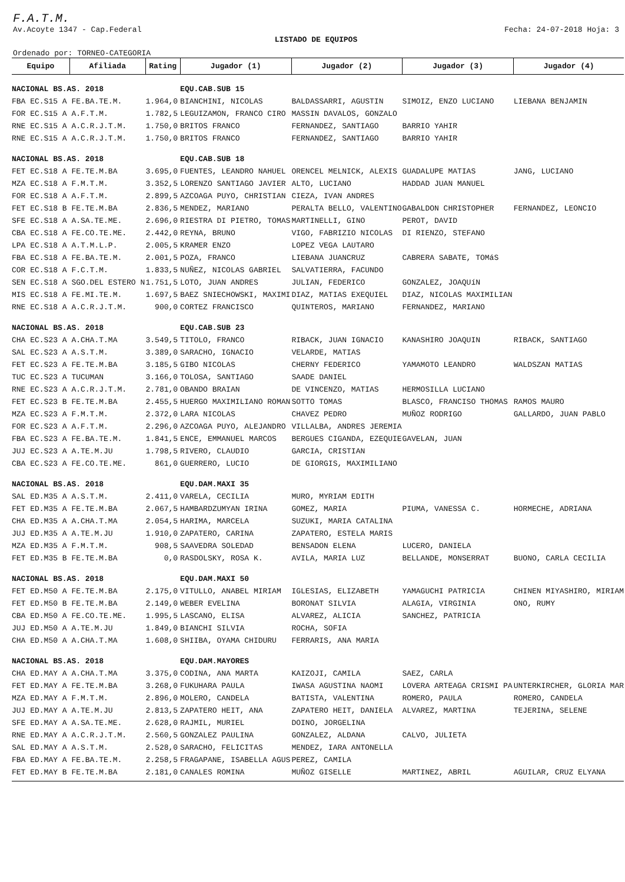F.A.T.M.
Av.Acoyte 1347 - Cap.Federal Fecha: 24-07-2018 Hoja: 3
LISTADO DE EQUIPOS
Ordenado por: TORNEO-CATEGORIA
| Equipo | Afiliada | Rating | Jugador (1) | Jugador (2) | Jugador (3) | Jugador (4) |
| --- | --- | --- | --- | --- | --- | --- |
| NACIONAL BS.AS. 2018 | | | EQU.CAB.SUB 15 | | | |
| FBA EC.S15 A FE.BA.TE.M. | | 1.964,0 | BIANCHINI, NICOLAS | BALDASSARRI, AGUSTIN | SIMOIZ, ENZO LUCIANO | LIEBANA BENJAMIN |
| FOR EC.S15 A A.F.T.M. | | 1.782,5 | LEGUIZAMON, FRANCO CIRO | MASSIN DAVALOS, GONZALO | | |
| RNE EC.S15 A A.C.R.J.T.M. | | 1.750,0 | BRITOS FRANCO | FERNANDEZ, SANTIAGO | BARRIO YAHIR | |
| RNE EC.S15 A A.C.R.J.T.M. | | 1.750,0 | BRITOS FRANCO | FERNANDEZ, SANTIAGO | BARRIO YAHIR | |
| NACIONAL BS.AS. 2018 | | | EQU.CAB.SUB 18 | | | |
| FET EC.S18 A FE.TE.M.BA | | 3.695,0 | FUENTES, LEANDRO NAHUEL | ORENCEL MELNICK, ALEXIS | GUADALUPE MATIAS | JANG, LUCIANO |
| MZA EC.S18 A F.M.T.M. | | 3.352,5 | LORENZO SANTIAGO JAVIER | ALTO, LUCIANO | HADDAD JUAN MANUEL | |
| FOR EC.S18 A A.F.T.M. | | 2.899,5 | AZCOAGA PUYO, CHRISTIAN | CIEZA, IVAN ANDRES | | |
| FET EC.S18 B FE.TE.M.BA | | 2.836,5 | MENDEZ, MARIANO | PERALTA BELLO, VALENTINO | GABALDON CHRISTOPHER | FERNANDEZ, LEONCIO |
| SFE EC.S18 A A.SA.TE.ME. | | 2.696,0 | RIESTRA DI PIETRO, TOMAS | MARTINELLI, GINO | PEROT, DAVID | |
| CBA EC.S18 A FE.CO.TE.ME. | | 2.442,0 | REYNA, BRUNO | VIGO, FABRIZIO NICOLAS | DI RIENZO, STEFANO | |
| LPA EC.S18 A A.T.M.L.P. | | 2.005,5 | KRAMER ENZO | LOPEZ VEGA LAUTARO | | |
| FBA EC.S18 A FE.BA.TE.M. | | 2.001,5 | POZA, FRANCO | LIEBANA JUANCRUZ | CABRERA SABATE, TOMáS | |
| COR EC.S18 A F.C.T.M. | | 1.833,5 | NUÑEZ, NICOLAS GABRIEL | SALVATIERRA, FACUNDO | | |
| SEN EC.S18 A SGO.DEL ESTERO N | | 1.751,5 | LOTO, JUAN ANDRES | JULIAN, FEDERICO | GONZALEZ, JOAQUíN | |
| MIS EC.S18 A FE.MI.TE.M. | | 1.697,5 | BAEZ SNIECHOWSKI, MAXIMI | DIAZ, MATIAS EXEQUIEL | DIAZ, NICOLAS MAXIMILIAN | |
| RNE EC.S18 A A.C.R.J.T.M. | | 900,0 | CORTEZ FRANCISCO | QUINTEROS, MARIANO | FERNANDEZ, MARIANO | |
| NACIONAL BS.AS. 2018 | | | EQU.CAB.SUB 23 | | | |
| CHA EC.S23 A A.CHA.T.MA | | 3.549,5 | TITOLO, FRANCO | RIBACK, JUAN IGNACIO | KANASHIRO JOAQUIN | RIBACK, SANTIAGO |
| SAL EC.S23 A A.S.T.M. | | 3.389,0 | SARACHO, IGNACIO | VELARDE, MATIAS | | |
| FET EC.S23 A FE.TE.M.BA | | 3.185,5 | GIBO NICOLAS | CHERNY FEDERICO | YAMAMOTO LEANDRO | WALDSZAN MATIAS |
| TUC EC.S23 A TUCUMAN | | 3.166,0 | TOLOSA, SANTIAGO | SAADE DANIEL | | |
| RNE EC.S23 A A.C.R.J.T.M. | | 2.781,0 | OBANDO BRAIAN | DE VINCENZO, MATIAS | HERMOSILLA LUCIANO | |
| FET EC.S23 B FE.TE.M.BA | | 2.455,5 | HUERGO MAXIMILIANO ROMAN | SOTTO TOMAS | BLASCO, FRANCISO THOMAS | RAMOS MAURO |
| MZA EC.S23 A F.M.T.M. | | 2.372,0 | LARA NICOLAS | CHAVEZ PEDRO | MUÑOZ RODRIGO | GALLARDO, JUAN PABLO |
| FOR EC.S23 A A.F.T.M. | | 2.296,0 | AZCOAGA PUYO, ALEJANDRO | VILLALBA, ANDRES JEREMIA | | |
| FBA EC.S23 A FE.BA.TE.M. | | 1.841,5 | ENCE, EMMANUEL MARCOS | BERGUES CIGANDA, EZEQUIE | GAVELAN, JUAN | |
| JUJ EC.S23 A A.TE.M.JU | | 1.798,5 | RIVERO, CLAUDIO | GARCIA, CRISTIAN | | |
| CBA EC.S23 A FE.CO.TE.ME. | | 861,0 | GUERRERO, LUCIO | DE GIORGIS, MAXIMILIANO | | |
| NACIONAL BS.AS. 2018 | | | EQU.DAM.MAXI 35 | | | |
| SAL ED.M35 A A.S.T.M. | | 2.411,0 | VARELA, CECILIA | MURO, MYRIAM EDITH | | |
| FET ED.M35 A FE.TE.M.BA | | 2.067,5 | HAMBARDZUMYAN IRINA | GOMEZ, MARIA | PIUMA, VANESSA C. | HORMECHE, ADRIANA |
| CHA ED.M35 A A.CHA.T.MA | | 2.054,5 | HARIMA, MARCELA | SUZUKI, MARIA CATALINA | | |
| JUJ ED.M35 A A.TE.M.JU | | 1.910,0 | ZAPATERO, CARINA | ZAPATERO, ESTELA MARIS | | |
| MZA ED.M35 A F.M.T.M. | | 908,5 | SAAVEDRA SOLEDAD | BENSADON ELENA | LUCERO, DANIELA | |
| FET ED.M35 B FE.TE.M.BA | | 0,0 | RASDOLSKY, ROSA K. | AVILA, MARIA LUZ | BELLANDE, MONSERRAT | BUONO, CARLA CECILIA |
| NACIONAL BS.AS. 2018 | | | EQU.DAM.MAXI 50 | | | |
| FET ED.M50 A FE.TE.M.BA | | 2.175,0 | VITULLO, ANABEL MIRIAM | IGLESIAS, ELIZABETH | YAMAGUCHI PATRICIA | CHINEN MIYASHIRO, MIRIAM |
| FET ED.M50 B FE.TE.M.BA | | 2.149,0 | WEBER EVELINA | BORONAT SILVIA | ALAGIA, VIRGINIA | ONO, RUMY |
| CBA ED.M50 A FE.CO.TE.ME. | | 1.995,5 | LASCANO, ELISA | ALVAREZ, ALICIA | SANCHEZ, PATRICIA | |
| JUJ ED.M50 A A.TE.M.JU | | 1.849,0 | BIANCHI SILVIA | ROCHA, SOFIA | | |
| CHA ED.M50 A A.CHA.T.MA | | 1.608,0 | SHIIBA, OYAMA CHIDURU | FERRARIS, ANA MARIA | | |
| NACIONAL BS.AS. 2018 | | | EQU.DAM.MAYORES | | | |
| CHA ED.MAY A A.CHA.T.MA | | 3.375,0 | CODINA, ANA MARTA | KAIZOJI, CAMILA | SAEZ, CARLA | |
| FET ED.MAY A FE.TE.M.BA | | 3.268,0 | FUKUHARA PAULA | IWASA AGUSTINA NAOMI | LOVERA ARTEAGA CRISMI PA | UNTERKIRCHER, GLORIA MAR |
| MZA ED.MAY A F.M.T.M. | | 2.896,0 | MOLERO, CANDELA | BATISTA, VALENTINA | ROMERO, PAULA | ROMERO, CANDELA |
| JUJ ED.MAY A A.TE.M.JU | | 2.813,5 | ZAPATERO HEIT, ANA | ZAPATERO HEIT, DANIELA | ALVAREZ, MARTINA | TEJERINA, SELENE |
| SFE ED.MAY A A.SA.TE.ME. | | 2.628,0 | RAJMIL, MURIEL | DOINO, JORGELINA | | |
| RNE ED.MAY A A.C.R.J.T.M. | | 2.560,5 | GONZALEZ PAULINA | GONZALEZ, ALDANA | CALVO, JULIETA | |
| SAL ED.MAY A A.S.T.M. | | 2.528,0 | SARACHO, FELICITAS | MENDEZ, IARA ANTONELLA | | |
| FBA ED.MAY A FE.BA.TE.M. | | 2.258,5 | FRAGAPANE, ISABELLA AGUS | PEREZ, CAMILA | | |
| FET ED.MAY B FE.TE.M.BA | | 2.181,0 | CANALES ROMINA | MUÑOZ GISELLE | MARTINEZ, ABRIL | AGUILAR, CRUZ ELYANA |